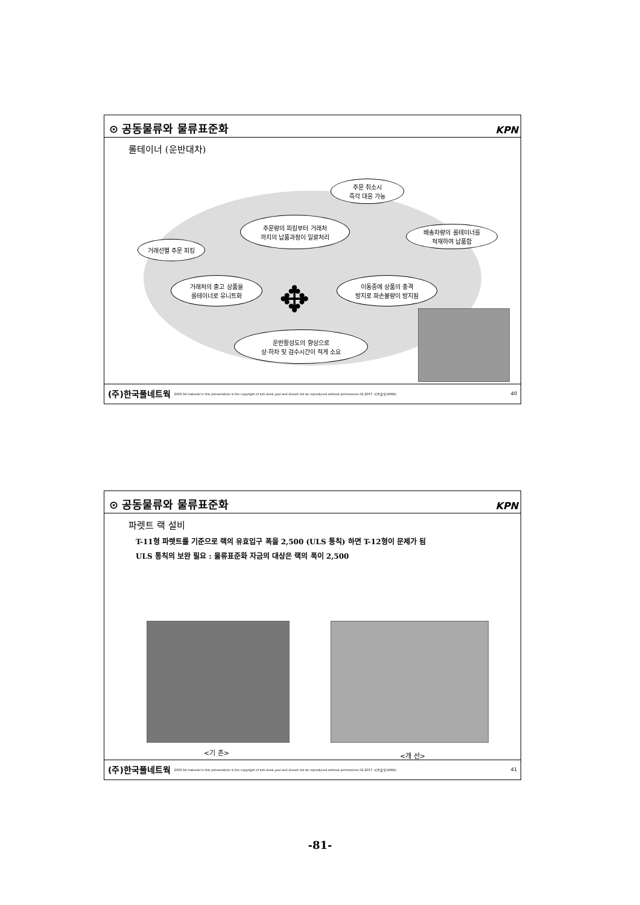⊙ 공동물류와 물류표준화 KPN
롤테이너 (운반대차)
주문 취소시
즉각 대응 가능
주문량의 피킹부터 거래처
까지의 납품과정이 일괄처리
배송차량의 롤테이너를
적재하여 납품함
거래선별 주문 피킹
거래처의 출고 상품을
롤테이너로 유니트화
이동중에 상품의 충격
방지로 파손불량이 방지됨
운반활성도의 향상으로
상·하차 및 검수시간이 적게 소요
✥
(주)한국풀네트웍 2003 All material in this presentation is the copyright of kim deok youl and should not be reproduced without permissions 02-2057- 사용풀넷(4084) 40
⊙ 공동물류와 물류표준화 KPN
파렛트 랙 설비
T-11형 파렛트를 기준으로 랙의 유효입구 폭을 2,500 (ULS 통칙) 하면 T-12형이 문제가 됨
ULS 통칙의 보완 필요 : 물류표준화 자금의 대상은 랙의 폭이 2,500
<기 존> <개 선>
(주)한국풀네트웍 2003 All material in this presentation is the copyright of kim deok youl and should not be reproduced without permissions 02-2057- 사용풀넷(4084) 41
-81-